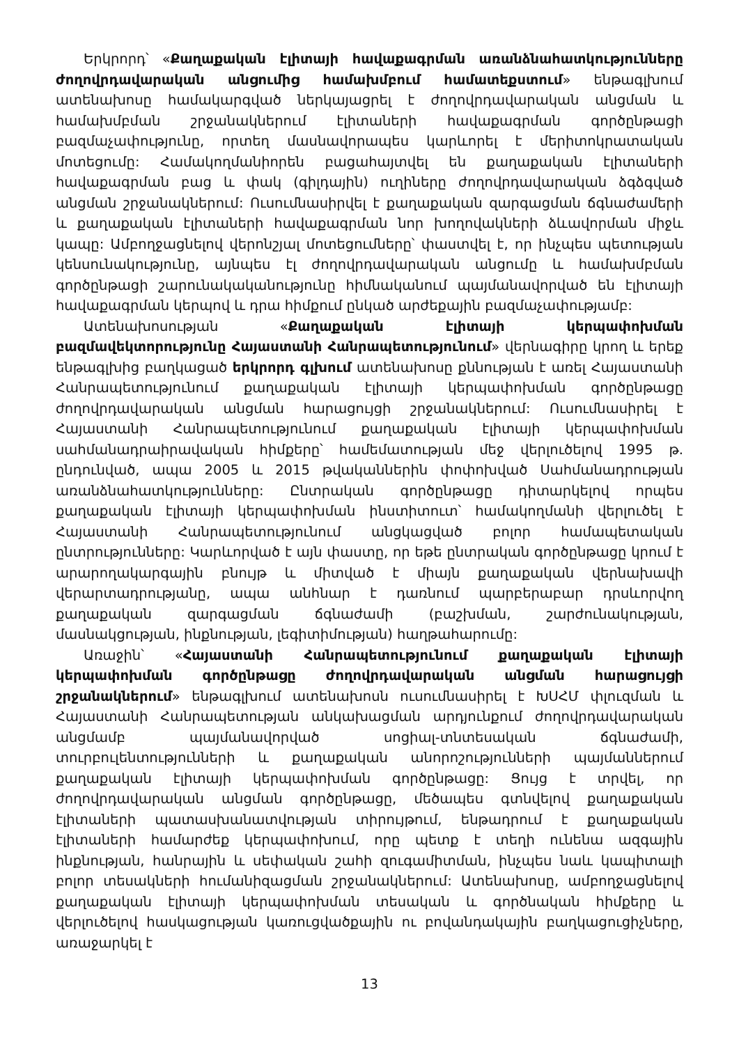Երկրորդ՝ «Քաղաքական էլիտայի հավաքագրման առանձնահատկությունները ժողովրդավարական անցումից համախմբում համատեքստում» ենթագլխում ատենախոսը համակարգված ներկայացրել է ժողովրդավարական անցման և համախմբման շրջանակներում էլիտաների հավաքագրման գործընթացի բազմաչափությունը, որտեղ մասնավորապես կարևորել է մերիտոկրատական մոտեցումը: Համակողմանիորեն բացահայտվել են քաղաքական էլիտաների հավաքագրման բաց և փակ (գիլդային) ուղիները ժողովրդավարական ձգձգված անցման շրջանակներում: Ուսումնասիրվել է քաղաքական զարգացման ճգնաժամերի և քաղաքական էլիտաների հավաքագրման նոր խողովակների ձևավորման միջև կապը: Ամբողջացնելով վերոնշյալ մոտեցումները՝ փաստվել է, որ ինչպես պետության կենսունակությունը, այնպես էլ ժողովրդավարական անցումը և համախմբման գործընթացի շարունակականությունը հիմնականում պայմանավորված են էլիտայի հավաքագրման կերպով և դրա հիմքում ընկած արժեքային բազմաչափությամբ:
Ատենախոսության «Քաղաքական էլիտայի կերպափոխման բազմավեկտորությունը Հայաստանի Հանրապետությունում» վերնագիրը կրող և երեք ենթագլխից բաղկացած երկրորդ գլխում ատենախոսը քննության է առել Հայաստանի Հանրապետությունում քաղաքական էլիտայի կերպափոխման գործընթացը ժողովրդավարական անցման հարացույցի շրջանակներում: Ուսումնասիրել է Հայաստանի Հանրապետությունում քաղաքական էլիտայի կերպափոխման սահմանադրաիրավական հիմքերը՝ համեմատության մեջ վերլուծելով 1995 թ. ընդունված, ապա 2005 և 2015 թվականներին փոփոխված Սահմանադրության առանձնահատկությունները: Ընտրական գործընթացը դիտարկելով որպես քաղաքական էլիտայի կերպափոխման ինստիտուտ՝ համակողմանի վերլուծել է Հայաստանի Հանրապետությունում անցկացված բոլոր համապետական ընտրությունները: Կարևորված է այն փաստը, որ եթե ընտրական գործընթացը կրում է արարողակարգային բնույթ և միտված է միայն քաղաքական վերնախավի վերարտադրությանը, ապա անհնար է դառնում պարբերաբար դրսևորվող քաղաքական զարգացման ճգնաժամի (բաշխման, շարժունակության, մասնակցության, ինքնության, լեգիտիմության) հաղթահարումը:
Առաջին՝ «Հայաստանի Հանրապետությունում քաղաքական էլիտայի կերպափոխման գործընթացը ժողովրդավարական անցման հարացույցի շրջանակներում» ենթագլխում ատենախոսն ուսումնասիրել է ԽՍՀՄ փլուզման և Հայաստանի Հանրապետության անկախացման արդյունքում ժողովրդավարական անցմամբ պայմանավորված սոցիալ-տնտեսական ճգնաժամի, տուրբուլենտությունների և քաղաքական անորոշությունների պայմաններում քաղաքական էլիտայի կերպափոխման գործընթացը: Ցույց է տրվել, որ ժողովրդավարական անցման գործընթացը, մեծապես գտնվելով քաղաքական էլիտաների պատասխանատվության տիրույթում, ենթադրում է քաղաքական էլիտաների համարժեք կերպափոխում, որը պետք է տեղի ունենա ազգային ինքնության, հանրային և սեփական շահի զուգամիտման, ինչպես նաև կապիտալի բոլոր տեսակների հումանիզացման շրջանակներում: Ատենախոսը, ամբողջացնելով քաղաքական էլիտայի կերպափոխման տեսական և գործնական հիմքերը և վերլուծելով հասկացության կառուցվածքային ու բովանդակային բաղկացուցիչները, առաջարկել է
13